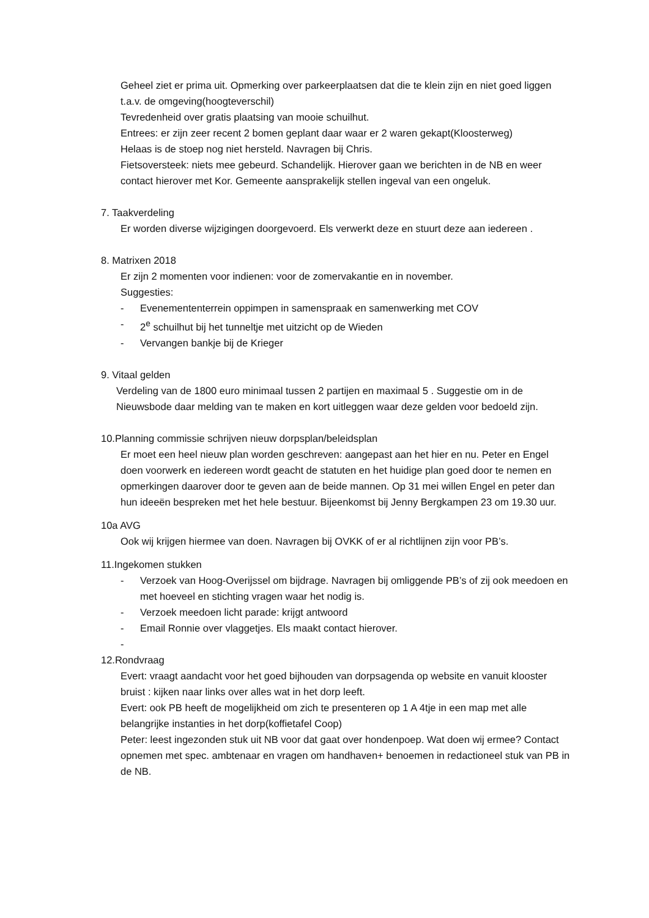Geheel ziet er prima uit. Opmerking over parkeerplaatsen dat die te klein zijn en niet goed liggen t.a.v. de omgeving(hoogteverschil)
Tevredenheid over gratis plaatsing van mooie schuilhut.
Entrees: er zijn zeer recent 2 bomen geplant daar waar er 2 waren gekapt(Kloosterweg)
Helaas is de stoep nog niet hersteld. Navragen bij Chris.
Fietsoversteek: niets mee gebeurd. Schandelijk. Hierover gaan we berichten in de NB en weer contact hierover met Kor. Gemeente aansprakelijk stellen ingeval van een ongeluk.
7. Taakverdeling
Er worden diverse wijzigingen doorgevoerd. Els verwerkt deze en stuurt deze aan iedereen .
8. Matrixen 2018
Er zijn 2 momenten voor indienen: voor de zomervakantie en in november.
Suggesties:
- Evenemententerrein oppimpen in samenspraak en samenwerking met COV
- 2<sup>e</sup> schuilhut bij het tunneltje met uitzicht op de Wieden
- Vervangen bankje bij de Krieger
9. Vitaal gelden
Verdeling van de 1800 euro minimaal tussen 2 partijen en maximaal 5 . Suggestie om in de Nieuwsbode daar melding van te maken en kort uitleggen waar deze gelden voor bedoeld zijn.
10.Planning commissie schrijven nieuw dorpsplan/beleidsplan
Er moet een heel nieuw plan worden geschreven: aangepast aan het hier en nu. Peter en Engel doen voorwerk en iedereen wordt geacht de statuten en het huidige plan goed door te nemen en opmerkingen daarover door te geven aan de beide mannen. Op 31 mei willen Engel en peter dan hun ideeën bespreken met het hele bestuur. Bijeenkomst bij Jenny Bergkampen 23 om 19.30 uur.
10a AVG
Ook wij krijgen hiermee van doen. Navragen bij OVKK of er al richtlijnen zijn voor PB’s.
11.Ingekomen stukken
- Verzoek van Hoog-Overijssel om bijdrage. Navragen bij omliggende PB’s of zij ook meedoen en met hoeveel en stichting vragen waar het nodig is.
- Verzoek meedoen licht parade: krijgt antwoord
- Email Ronnie over vlaggetjes. Els maakt contact hierover.
-
12.Rondvraag
Evert: vraagt aandacht voor het goed bijhouden van dorpsagenda op website en vanuit klooster bruist : kijken naar links over alles wat in het dorp leeft.
Evert: ook PB heeft de mogelijkheid om zich te presenteren op 1 A 4tje in een map met alle belangrijke instanties in het dorp(koffietafel Coop)
Peter: leest ingezonden stuk uit NB voor dat gaat over hondenpoep. Wat doen wij ermee? Contact opnemen met spec. ambtenaar en vragen om handhaven+ benoemen in redactioneel stuk van PB in de NB.